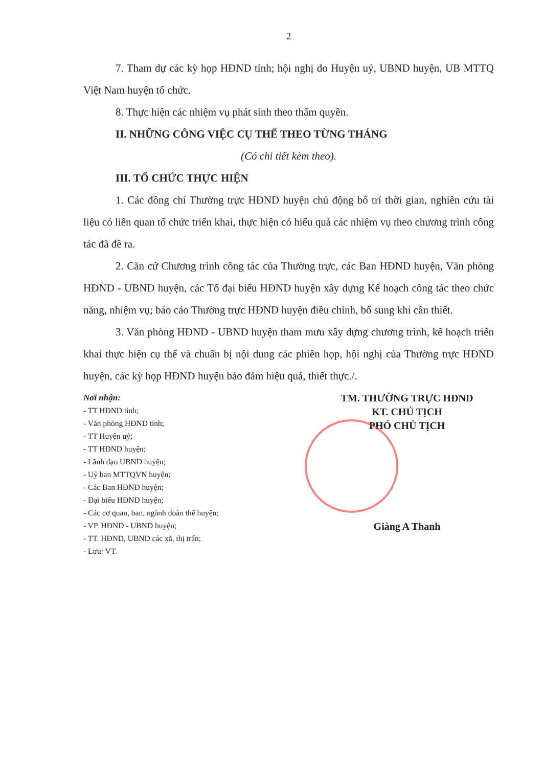2
7. Tham dự các kỳ họp HĐND tỉnh; hội nghị do Huyện uỷ, UBND huyện, UB MTTQ Việt Nam huyện tổ chức.
8. Thực hiện các nhiệm vụ phát sinh theo thẩm quyền.
II. NHỮNG CÔNG VIỆC CỤ THỂ THEO TỪNG THÁNG
(Có chi tiết kèm theo).
III. TỔ CHỨC THỰC HIỆN
1. Các đồng chí Thường trực HĐND huyện chủ động bố trí thời gian, nghiên cứu tài liệu có liên quan tổ chức triển khai, thực hiện có hiểu quả các nhiệm vụ theo chương trình công tác đã đề ra.
2. Căn cứ Chương trình công tác của Thường trực, các Ban HĐND huyện, Văn phòng HĐND - UBND huyện, các Tổ đại biểu HĐND huyện xây dựng Kế hoạch công tác theo chức năng, nhiệm vụ; báo cáo Thường trực HĐND huyện điều chỉnh, bổ sung khi cần thiết.
3. Văn phòng HĐND - UBND huyện tham mưu xây dựng chương trình, kế hoạch triển khai thực hiện cụ thể và chuẩn bị nội dung các phiên họp, hội nghị của Thường trực HĐND huyện, các kỳ họp HĐND huyện bảo đảm hiệu quả, thiết thực./.
Nơi nhận:
- TT HĐND tỉnh;
- Văn phòng HĐND tỉnh;
- TT Huyện uỷ;
- TT HĐND huyện;
- Lãnh đạo UBND huyện;
- Uỷ ban MTTQVN huyện;
- Các Ban HĐND huyện;
- Đại biểu HĐND huyện;
- Các cơ quan, ban, ngành đoàn thể huyện;
- VP. HĐND - UBND huyện;
- TT. HĐND, UBND các xã, thị trấn;
- Lưu: VT.
TM. THƯỜNG TRỰC HĐND
KT. CHỦ TỊCH
PHÓ CHỦ TỊCH
Giàng A Thanh